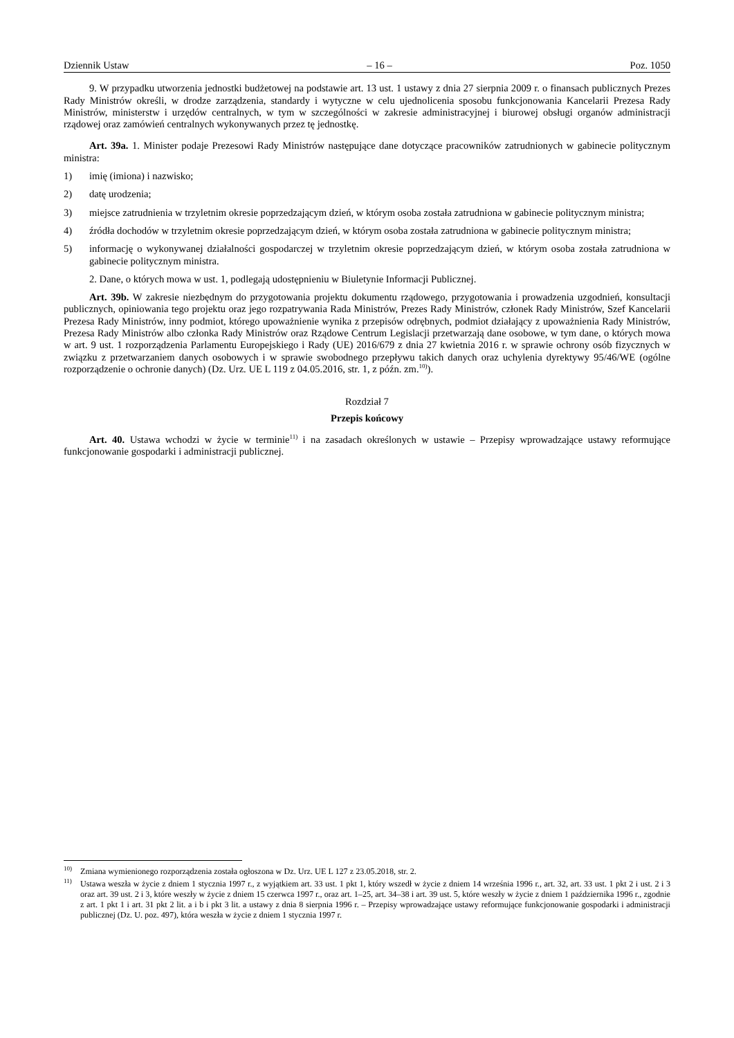Dziennik Ustaw – 16 – Poz. 1050
9. W przypadku utworzenia jednostki budżetowej na podstawie art. 13 ust. 1 ustawy z dnia 27 sierpnia 2009 r. o finansach publicznych Prezes Rady Ministrów określi, w drodze zarządzenia, standardy i wytyczne w celu ujednolicenia sposobu funkcjonowania Kancelarii Prezesa Rady Ministrów, ministerstw i urzędów centralnych, w tym w szczególności w zakresie administracyjnej i biurowej obsługi organów administracji rządowej oraz zamówień centralnych wykonywanych przez tę jednostkę.
Art. 39a. 1. Minister podaje Prezesowi Rady Ministrów następujące dane dotyczące pracowników zatrudnionych w gabinecie politycznym ministra:
1) imię (imiona) i nazwisko;
2) datę urodzenia;
3) miejsce zatrudnienia w trzyletnim okresie poprzedzającym dzień, w którym osoba została zatrudniona w gabinecie politycznym ministra;
4) źródła dochodów w trzyletnim okresie poprzedzającym dzień, w którym osoba została zatrudniona w gabinecie politycznym ministra;
5) informację o wykonywanej działalności gospodarczej w trzyletnim okresie poprzedzającym dzień, w którym osoba została zatrudniona w gabinecie politycznym ministra.
2. Dane, o których mowa w ust. 1, podlegają udostępnieniu w Biuletynie Informacji Publicznej.
Art. 39b. W zakresie niezbędnym do przygotowania projektu dokumentu rządowego, przygotowania i prowadzenia uzgodnień, konsultacji publicznych, opiniowania tego projektu oraz jego rozpatrywania Rada Ministrów, Prezes Rady Ministrów, członek Rady Ministrów, Szef Kancelarii Prezesa Rady Ministrów, inny podmiot, którego upoważnienie wynika z przepisów odrębnych, podmiot działający z upoważnienia Rady Ministrów, Prezesa Rady Ministrów albo członka Rady Ministrów oraz Rządowe Centrum Legislacji przetwarzają dane osobowe, w tym dane, o których mowa w art. 9 ust. 1 rozporządzenia Parlamentu Europejskiego i Rady (UE) 2016/679 z dnia 27 kwietnia 2016 r. w sprawie ochrony osób fizycznych w związku z przetwarzaniem danych osobowych i w sprawie swobodnego przepływu takich danych oraz uchylenia dyrektywy 95/46/WE (ogólne rozporządzenie o ochronie danych) (Dz. Urz. UE L 119 z 04.05.2016, str. 1, z późn. zm.<sup>10)</sup>).
Rozdział 7
Przepis końcowy
Art. 40. Ustawa wchodzi w życie w terminie<sup>11)</sup> i na zasadach określonych w ustawie – Przepisy wprowadzające ustawy reformujące funkcjonowanie gospodarki i administracji publicznej.
<sup>10)</sup> Zmiana wymienionego rozporządzenia została ogłoszona w Dz. Urz. UE L 127 z 23.05.2018, str. 2.
<sup>11)</sup> Ustawa weszła w życie z dniem 1 stycznia 1997 r., z wyjątkiem art. 33 ust. 1 pkt 1, który wszedł w życie z dniem 14 września 1996 r., art. 32, art. 33 ust. 1 pkt 2 i ust. 2 i 3 oraz art. 39 ust. 2 i 3, które weszły w życie z dniem 15 czerwca 1997 r., oraz art. 1–25, art. 34–38 i art. 39 ust. 5, które weszły w życie z dniem 1 października 1996 r., zgodnie z art. 1 pkt 1 i art. 31 pkt 2 lit. a i b i pkt 3 lit. a ustawy z dnia 8 sierpnia 1996 r. – Przepisy wprowadzające ustawy reformujące funkcjonowanie gospodarki i administracji publicznej (Dz. U. poz. 497), która weszła w życie z dniem 1 stycznia 1997 r.